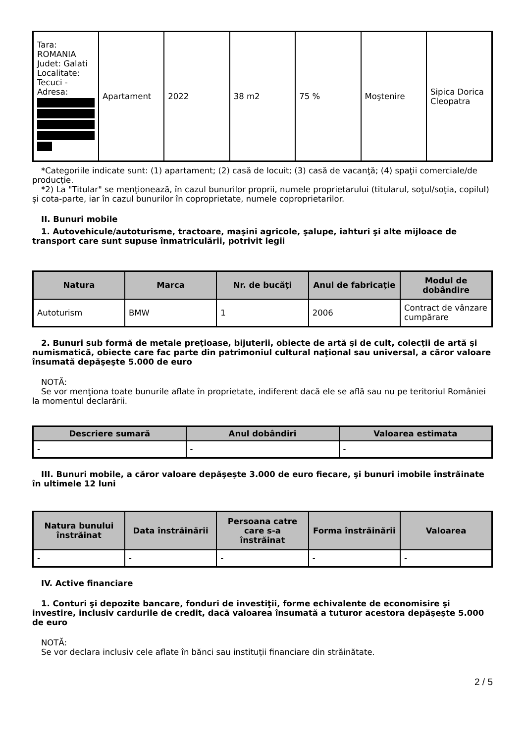| Tara: ROMANIA Judet: Galati Localitate: Tecuci - Adresa: | Apartament | 2022 | 38 m2 | 75 % | Moştenire | Sipica Dorica Cleopatra |
*Categoriile indicate sunt: (1) apartament; (2) casă de locuit; (3) casă de vacanţă; (4) spaţii comerciale/de producţie.
*2) La "Titular" se menţionează, în cazul bunurilor proprii, numele proprietarului (titularul, soţul/soţia, copilul) și cota-parte, iar în cazul bunurilor în coproprietate, numele coproprietarilor.
II. Bunuri mobile
1. Autovehicule/autoturisme, tractoare, maşini agricole, şalupe, iahturi şi alte mijloace de transport care sunt supuse înmatriculării, potrivit legii
| Natura | Marca | Nr. de bucăţi | Anul de fabricaţie | Modul de dobândire |
| --- | --- | --- | --- | --- |
| Autoturism | BMW | 1 | 2006 | Contract de vânzare cumpărare |
2. Bunuri sub formă de metale preţioase, bijuterii, obiecte de artă şi de cult, colecţii de artă şi numismatică, obiecte care fac parte din patrimoniul cultural naţional sau universal, a căror valoare însumată depăşeşte 5.000 de euro
NOTĂ:
Se vor menţiona toate bunurile aflate în proprietate, indiferent dacă ele se află sau nu pe teritoriul României la momentul declarării.
| Descriere sumară | Anul dobândiri | Valoarea estimata |
| --- | --- | --- |
| - | - | - |
III. Bunuri mobile, a căror valoare depăşeşte 3.000 de euro fiecare, şi bunuri imobile înstrăinate în ultimele 12 luni
| Natura bunului înstrăinat | Data înstrăinării | Persoana catre care s-a înstrăinat | Forma înstrăinării | Valoarea |
| --- | --- | --- | --- | --- |
| - | - | - | - | - |
IV. Active financiare
1. Conturi şi depozite bancare, fonduri de investiţii, forme echivalente de economisire şi investire, inclusiv cardurile de credit, dacă valoarea însumată a tuturor acestora depăşeşte 5.000 de euro
NOTĂ:
Se vor declara inclusiv cele aflate în bănci sau instituţii financiare din străinătate.
2 / 5